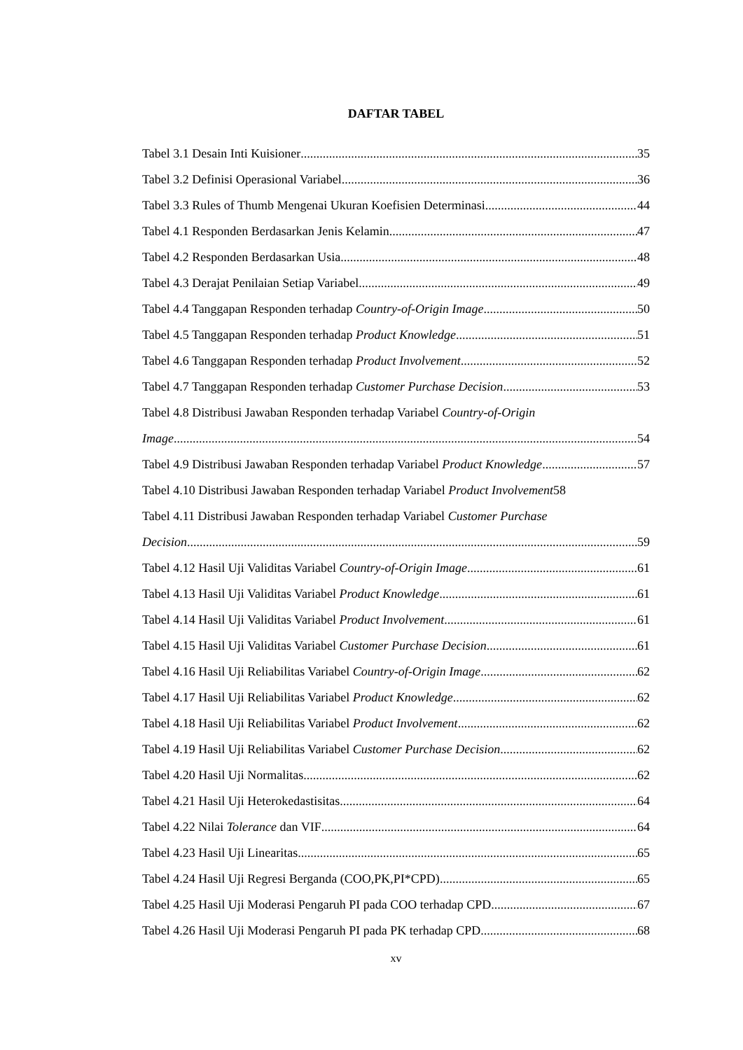DAFTAR TABEL
Tabel 3.1 Desain Inti Kuisioner 35
Tabel 3.2 Definisi Operasional Variabel 36
Tabel 3.3 Rules of Thumb Mengenai Ukuran Koefisien Determinasi 44
Tabel 4.1 Responden Berdasarkan Jenis Kelamin 47
Tabel 4.2 Responden Berdasarkan Usia 48
Tabel 4.3 Derajat Penilaian Setiap Variabel 49
Tabel 4.4 Tanggapan Responden terhadap Country-of-Origin Image 50
Tabel 4.5 Tanggapan Responden terhadap Product Knowledge 51
Tabel 4.6 Tanggapan Responden terhadap Product Involvement 52
Tabel 4.7 Tanggapan Responden terhadap Customer Purchase Decision 53
Tabel 4.8 Distribusi Jawaban Responden terhadap Variabel Country-of-Origin
Image 54
Tabel 4.9 Distribusi Jawaban Responden terhadap Variabel Product Knowledge 57
Tabel 4.10 Distribusi Jawaban Responden terhadap Variabel Product Involvement 58
Tabel 4.11 Distribusi Jawaban Responden terhadap Variabel Customer Purchase
Decision 59
Tabel 4.12 Hasil Uji Validitas Variabel Country-of-Origin Image 61
Tabel 4.13 Hasil Uji Validitas Variabel Product Knowledge 61
Tabel 4.14 Hasil Uji Validitas Variabel Product Involvement 61
Tabel 4.15 Hasil Uji Validitas Variabel Customer Purchase Decision 61
Tabel 4.16 Hasil Uji Reliabilitas Variabel Country-of-Origin Image 62
Tabel 4.17 Hasil Uji Reliabilitas Variabel Product Knowledge 62
Tabel 4.18 Hasil Uji Reliabilitas Variabel Product Involvement 62
Tabel 4.19 Hasil Uji Reliabilitas Variabel Customer Purchase Decision 62
Tabel 4.20 Hasil Uji Normalitas 62
Tabel 4.21 Hasil Uji Heterokedastisitas 64
Tabel 4.22 Nilai Tolerance dan VIF 64
Tabel 4.23 Hasil Uji Linearitas 65
Tabel 4.24 Hasil Uji Regresi Berganda (COO,PK,PI*CPD) 65
Tabel 4.25 Hasil Uji Moderasi Pengaruh PI pada COO terhadap CPD 67
Tabel 4.26 Hasil Uji Moderasi Pengaruh PI pada PK terhadap CPD 68
xv